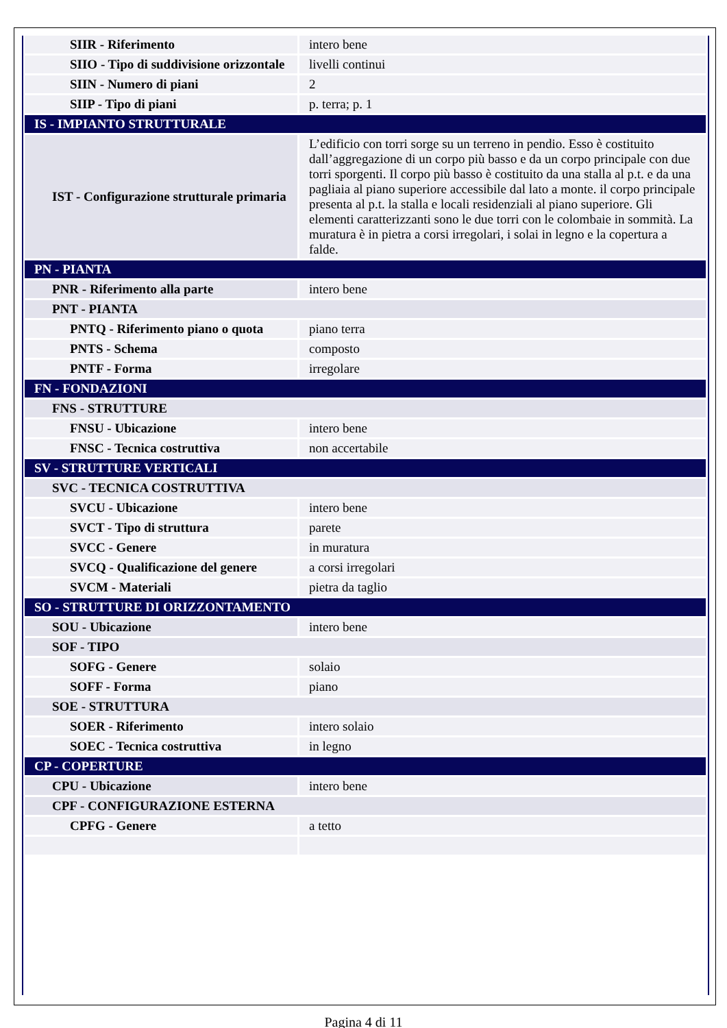| SIIR - Riferimento | intero bene |
| SIIO - Tipo di suddivisione orizzontale | livelli continui |
| SIIN - Numero di piani | 2 |
| SIIP - Tipo di piani | p. terra; p. 1 |
| IS - IMPIANTO STRUTTURALE | |
| IST - Configurazione strutturale primaria | L’edificio con torri sorge su un terreno in pendio. Esso è costituito dall’aggregazione di un corpo più basso e da un corpo principale con due torri sporgenti. Il corpo più basso è costituito da una stalla al p.t. e da una pagliaia al piano superiore accessibile dal lato a monte. il corpo principale presenta al p.t. la stalla e locali residenziali al piano superiore. Gli elementi caratterizzanti sono le due torri con le colombaie in sommità. La muratura è in pietra a corsi irregolari, i solai in legno e la copertura a falde. |
| PN - PIANTA | |
| PNR - Riferimento alla parte | intero bene |
| PNT - PIANTA | |
| PNTQ - Riferimento piano o quota | piano terra |
| PNTS - Schema | composto |
| PNTF - Forma | irregolare |
| FN - FONDAZIONI | |
| FNS - STRUTTURE | |
| FNSU - Ubicazione | intero bene |
| FNSC - Tecnica costruttiva | non accertabile |
| SV - STRUTTURE VERTICALI | |
| SVC - TECNICA COSTRUTTIVA | |
| SVCU - Ubicazione | intero bene |
| SVCT - Tipo di struttura | parete |
| SVCC - Genere | in muratura |
| SVCQ - Qualificazione del genere | a corsi irregolari |
| SVCM - Materiali | pietra da taglio |
| SO - STRUTTURE DI ORIZZONTAMENTO | |
| SOU - Ubicazione | intero bene |
| SOF - TIPO | |
| SOFG - Genere | solaio |
| SOFF - Forma | piano |
| SOE - STRUTTURA | |
| SOER - Riferimento | intero solaio |
| SOEC - Tecnica costruttiva | in legno |
| CP - COPERTURE | |
| CPU - Ubicazione | intero bene |
| CPF - CONFIGURAZIONE ESTERNA | |
| CPFG - Genere | a tetto |
Pagina 4 di 11